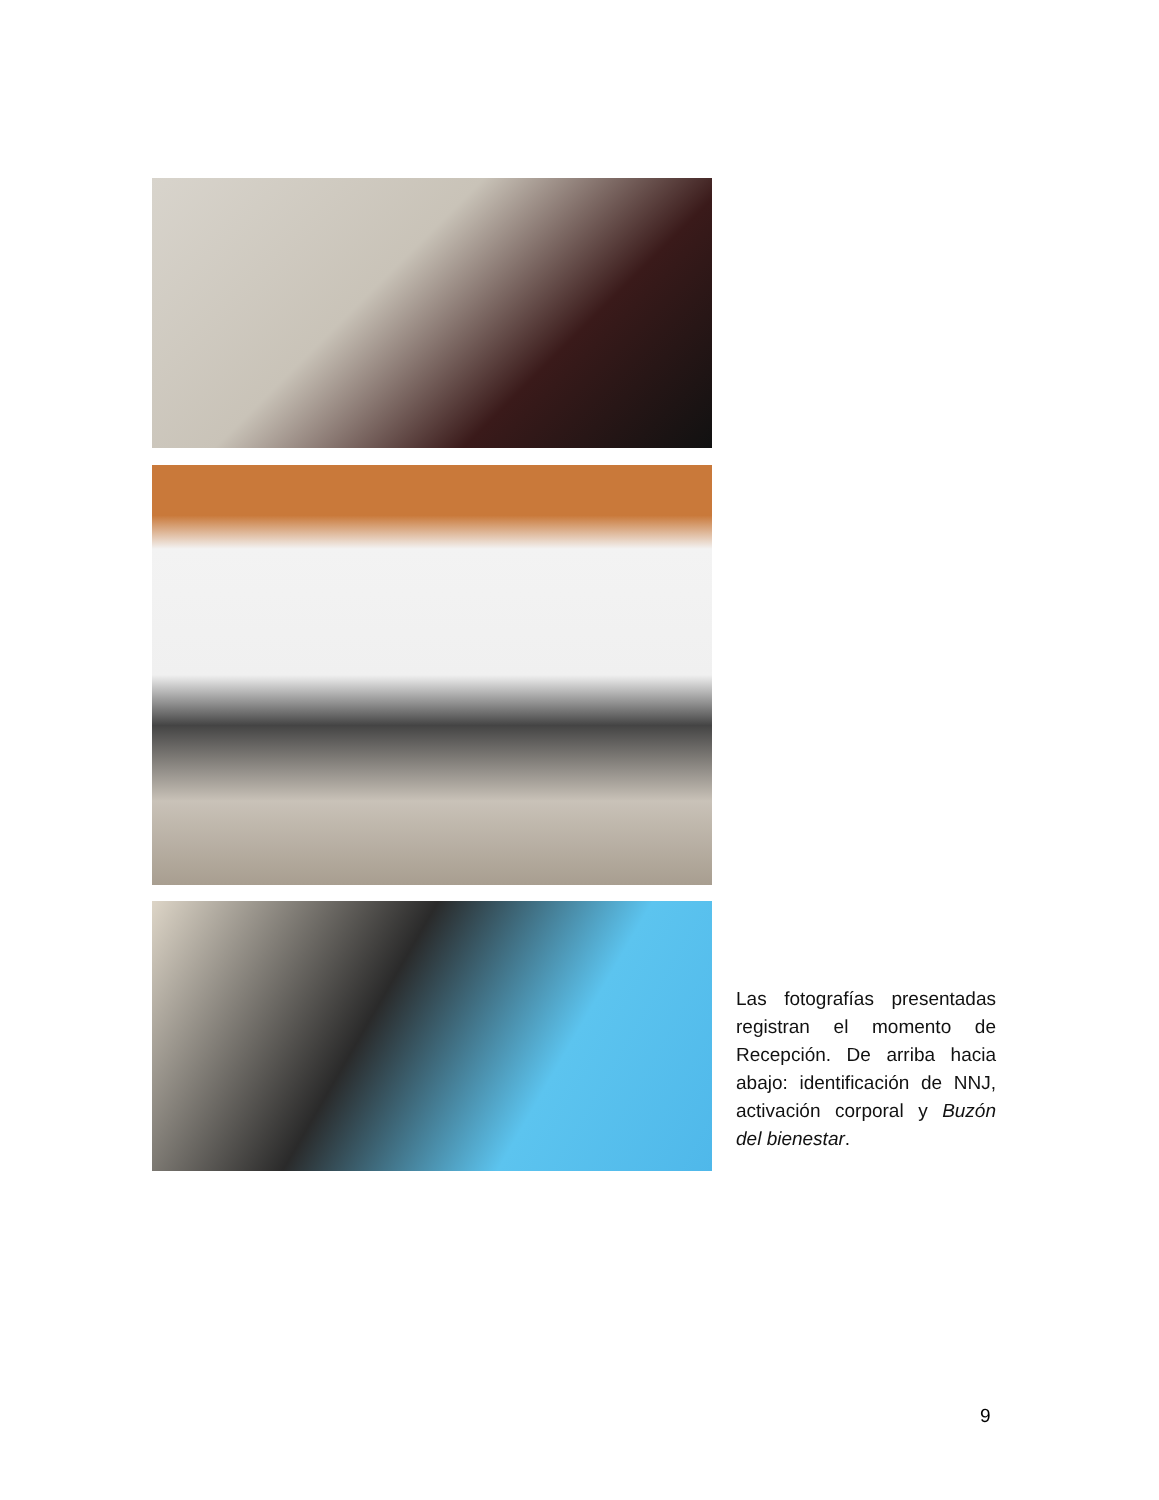Las fotografías presentadas registran el momento de Recepción. De arriba hacia abajo: identificación de NNJ, activación corporal y Buzón del bienestar.
9